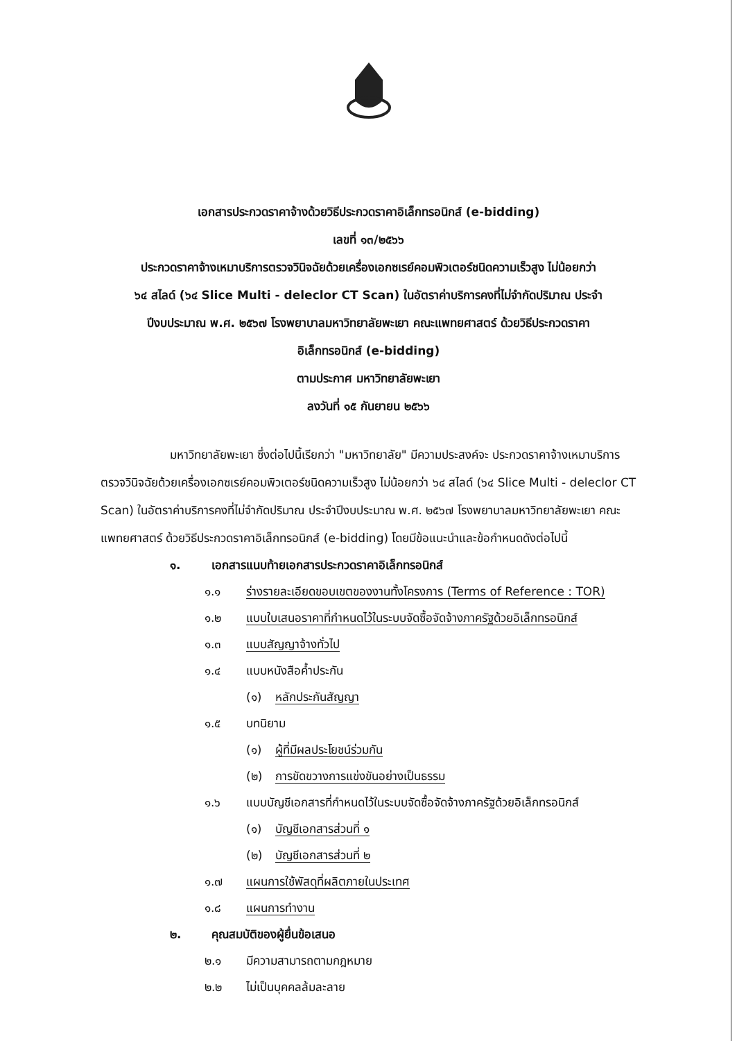เอกสารประกวดราคาจ้างด้วยวิธีประกวดราคาอิเล็กทรอนิกส์ (e-bidding)
เลขที่ ๑๓/๒๕๖๖
ประกวดราคาจ้างเหมาบริการตรวจวินิจฉัยด้วยเครื่องเอกซเรย์คอมพิวเตอร์ชนิดความเร็วสูง ไม่น้อยกว่า
๖๔ สไลด์ (๖๔ Slice Multi - deleclor CT Scan) ในอัตราค่าบริการคงที่ไม่จำกัดปริมาณ ประจำ
ปีงบประมาณ พ.ศ. ๒๕๖๗ โรงพยาบาลมหาวิทยาลัยพะเยา คณะแพทยศาสตร์ ด้วยวิธีประกวดราคา
อิเล็กทรอนิกส์ (e-bidding)
ตามประกาศ มหาวิทยาลัยพะเยา
ลงวันที่ ๑๕ กันยายน ๒๕๖๖
มหาวิทยาลัยพะเยา ซึ่งต่อไปนี้เรียกว่า "มหาวิทยาลัย" มีความประสงค์จะ ประกวดราคาจ้างเหมาบริการตรวจวินิจฉัยด้วยเครื่องเอกซเรย์คอมพิวเตอร์ชนิดความเร็วสูง ไม่น้อยกว่า ๖๔ สไลด์ (๖๔ Slice Multi - deleclor CT Scan) ในอัตราค่าบริการคงที่ไม่จำกัดปริมาณ ประจำปีงบประมาณ พ.ศ. ๒๕๖๗ โรงพยาบาลมหาวิทยาลัยพะเยา คณะแพทยศาสตร์ ด้วยวิธีประกวดราคาอิเล็กทรอนิกส์ (e-bidding) โดยมีข้อแนะนำและข้อกำหนดดังต่อไปนี้
๑. เอกสารแนบท้ายเอกสารประกวดราคาอิเล็กทรอนิกส์
๑.๑ ร่างรายละเอียดขอบเขตของงานทั้งโครงการ (Terms of Reference : TOR)
๑.๒ แบบใบเสนอราคาที่กำหนดไว้ในระบบจัดซื้อจัดจ้างภาครัฐด้วยอิเล็กทรอนิกส์
๑.๓ แบบสัญญาจ้างทั่วไป
๑.๔ แบบหนังสือค้ำประกัน
(๑) หลักประกันสัญญา
๑.๕ บทนิยาม
(๑) ผู้ที่มีผลประโยชน์ร่วมกัน
(๒) การขัดขวางการแข่งขันอย่างเป็นธรรม
๑.๖ แบบบัญชีเอกสารที่กำหนดไว้ในระบบจัดซื้อจัดจ้างภาครัฐด้วยอิเล็กทรอนิกส์
(๑) บัญชีเอกสารส่วนที่ ๑
(๒) บัญชีเอกสารส่วนที่ ๒
๑.๗ แผนการใช้พัสดุที่ผลิตภายในประเทศ
๑.๘ แผนการทำงาน
๒. คุณสมบัติของผู้ยื่นข้อเสนอ
๒.๑ มีความสามารถตามกฎหมาย
๒.๒ ไม่เป็นบุคคลล้มละลาย